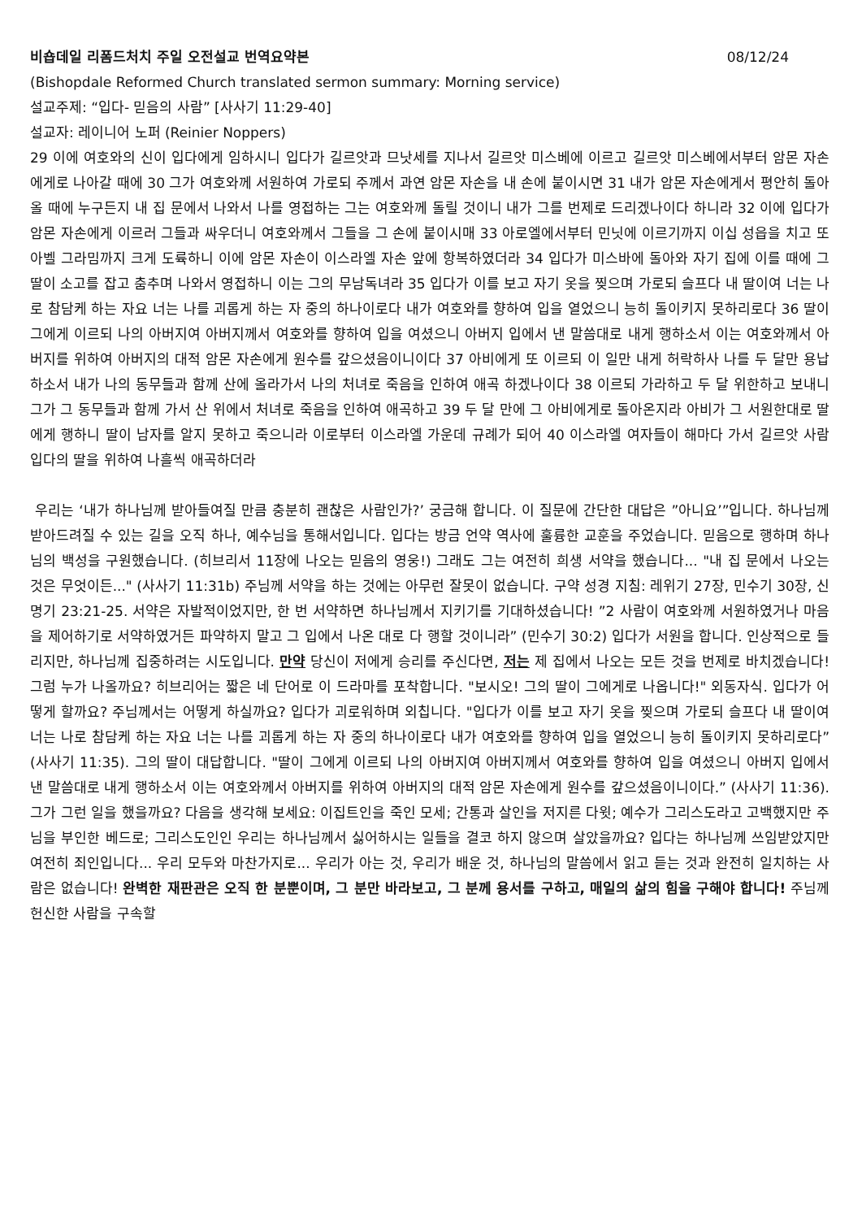비숍데일 리폼드처치 주일 오전설교 번역요약본 08/12/24
(Bishopdale Reformed Church translated sermon summary: Morning service)
설교주제: “입다- 믿음의 사람” [사사기 11:29-40]
설교자: 레이니어 노퍼 (Reinier Noppers)
29 이에 여호와의 신이 입다에게 임하시니 입다가 길르앗과 므낫세를 지나서 길르앗 미스베에 이르고 길르앗 미스베에서부터 암몬 자손에게로 나아갈 때에 30 그가 여호와께 서원하여 가로되 주께서 과연 암몬 자손을 내 손에 붙이시면 31 내가 암몬 자손에게서 평안히 돌아올 때에 누구든지 내 집 문에서 나와서 나를 영접하는 그는 여호와께 돌릴 것이니 내가 그를 번제로 드리겠나이다 하니라 32 이에 입다가 암몬 자손에게 이르러 그들과 싸우더니 여호와께서 그들을 그 손에 붙이시매 33 아로엘에서부터 민닛에 이르기까지 이십 성읍을 치고 또 아벨 그라밈까지 크게 도륙하니 이에 암몬 자손이 이스라엘 자손 앞에 항복하였더라 34 입다가 미스바에 돌아와 자기 집에 이를 때에 그 딸이 소고를 잡고 춤추며 나와서 영접하니 이는 그의 무남독녀라 35 입다가 이를 보고 자기 옷을 찢으며 가로되 슬프다 내 딸이여 너는 나로 참담케 하는 자요 너는 나를 괴롭게 하는 자 중의 하나이로다 내가 여호와를 향하여 입을 열었으니 능히 돌이키지 못하리로다 36 딸이 그에게 이르되 나의 아버지여 아버지께서 여호와를 향하여 입을 여셨으니 아버지 입에서 낸 말씀대로 내게 행하소서 이는 여호와께서 아버지를 위하여 아버지의 대적 암몬 자손에게 원수를 갚으셨음이니이다 37 아비에게 또 이르되 이 일만 내게 허락하사 나를 두 달만 용납하소서 내가 나의 동무들과 함께 산에 올라가서 나의 처녀로 죽음을 인하여 애곡 하겠나이다 38 이르되 가라하고 두 달 위한하고 보내니 그가 그 동무들과 함께 가서 산 위에서 처녀로 죽음을 인하여 애곡하고 39 두 달 만에 그 아비에게로 돌아온지라 아비가 그 서원한대로 딸에게 행하니 딸이 남자를 알지 못하고 죽으니라 이로부터 이스라엘 가운데 규례가 되어 40 이스라엘 여자들이 해마다 가서 길르앗 사람 입다의 딸을 위하여 나흘씩 애곡하더라
우리는 ‘내가 하나님께 받아들여질 만큼 충분히 괜찮은 사람인가?’ 궁금해 합니다. 이 질문에 간단한 대답은 ”아니요’”입니다. 하나님께 받아드려질 수 있는 길을 오직 하나, 예수님을 통해서입니다. 입다는 방금 언약 역사에 훌륭한 교훈을 주었습니다. 믿음으로 행하며 하나님의 백성을 구원했습니다. (히브리서 11장에 나오는 믿음의 영웅!) 그래도 그는 여전히 희생 서약을 했습니다... "내 집 문에서 나오는 것은 무엇이든..." (사사기 11:31b) 주님께 서약을 하는 것에는 아무런 잘못이 없습니다. 구약 성경 지침: 레위기 27장, 민수기 30장, 신명기 23:21-25. 서약은 자발적이었지만, 한 번 서약하면 하나님께서 지키기를 기대하셨습니다! ”2 사람이 여호와께 서원하였거나 마음을 제어하기로 서약하였거든 파약하지 말고 그 입에서 나온 대로 다 행할 것이니라” (민수기 30:2) 입다가 서원을 합니다. 인상적으로 들리지만, 하나님께 집중하려는 시도입니다. 만약 당신이 저에게 승리를 주신다면, 저는 제 집에서 나오는 모든 것을 번제로 바치겠습니다! 그럼 누가 나올까요? 히브리어는 짧은 네 단어로 이 드라마를 포착합니다. "보시오! 그의 딸이 그에게로 나옵니다!" 외동자식. 입다가 어떻게 할까요? 주님께서는 어떻게 하실까요? 입다가 괴로워하며 외칩니다. "입다가 이를 보고 자기 옷을 찢으며 가로되 슬프다 내 딸이여 너는 나로 참담케 하는 자요 너는 나를 괴롭게 하는 자 중의 하나이로다 내가 여호와를 향하여 입을 열었으니 능히 돌이키지 못하리로다” (사사기 11:35). 그의 딸이 대답합니다. "딸이 그에게 이르되 나의 아버지여 아버지께서 여호와를 향하여 입을 여셨으니 아버지 입에서 낸 말씀대로 내게 행하소서 이는 여호와께서 아버지를 위하여 아버지의 대적 암몬 자손에게 원수를 갚으셨음이니이다.” (사사기 11:36). 그가 그런 일을 했을까요? 다음을 생각해 보세요: 이집트인을 죽인 모세; 간통과 살인을 저지른 다윗; 예수가 그리스도라고 고백했지만 주님을 부인한 베드로; 그리스도인인 우리는 하나님께서 싫어하시는 일들을 결코 하지 않으며 살았을까요? 입다는 하나님께 쓰임받았지만 여전히 죄인입니다... 우리 모두와 마찬가지로... 우리가 아는 것, 우리가 배운 것, 하나님의 말씀에서 읽고 듣는 것과 완전히 일치하는 사람은 없습니다! 완벽한 재판관은 오직 한 분뿐이며, 그 분만 바라보고, 그 분께 용서를 구하고, 매일의 삶의 힘을 구해야 합니다! 주님께 헌신한 사람을 구속할